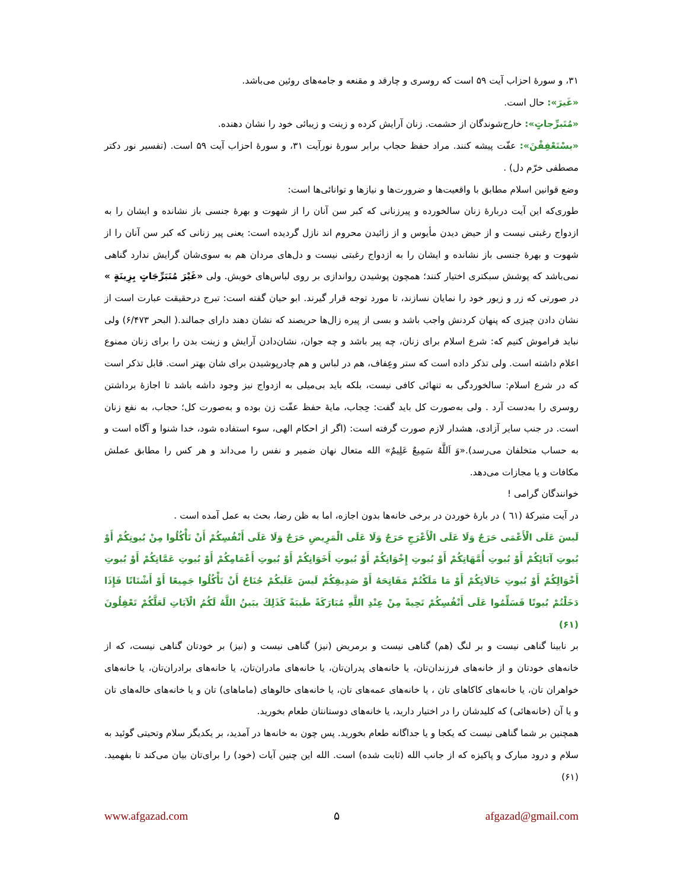۳۱، و سورۀ احزاب آیت ۵۹ است که روسری و چارقد و مقنعه و جامه‌های روئین می‌باشد.
«غَيرَ»: حال است.
«مُتَبرِّجاتٍ»: خارج‌شوندگان از حشمت. زنان آرایش کرده و زینت و زیبائی خود را نشان دهنده.
«يسْتَعْفِفْنَ»: عفّت پیشه کنند. مراد حفظ حجاب برابر سورۀ نورآیت ۳۱، و سورۀ احزاب آیت ۵۹ است. (تفسیر نور دکتر مصطفی خرّم دل) .
وضع قوانین اسلام مطابق با واقعیت‌ها و ضرورت‌ها و نیازها و توانائی‌ها است:
طوری‌که این آیت دربارۀ زنان سالخورده و پیرزنانی که کبر سن آنان را از شهوت و بهرۀ جنسی باز نشانده و ایشان را به ازدواج رغبتی نیست و از حیض دیدن مأیوس و از زائیدن محروم اند نازل گردیده است: یعنی پیر زنانی که کبر سن آنان را از شهوت و بهرۀ جنسی باز نشانده و ایشان را به ازدواج رغبتی نیست و دل‌های مردان هم به سوی‌شان گرایش ندارد گناهی نمی‌باشد که پوشش سبکتری اختیار کنند؛ همچون پوشیدن رواندازی بر روی لباس‌های خویش. ولی «غَيْرَ مُتَبَرِّجَاتٍ بِزِينَةٍ » در صورتی که زر و زیور خود را نمایان نسازند، تا مورد توجه قرار گیرند. ابو حیان گفته است: تبرج درحقیقت عبارت است از نشان دادن چیزی که پنهان کردنش واجب باشد و بسی از پیره زال‌ها حریصند که نشان دهند دارای جمالند.( البحر ۶/۴۷۳) ولی نباید فراموش کنیم که: شرع اسلام برای زنان، چه پیر باشد و چه جوان، نشان‌دادن آرایش و زینت بدن را برای زنان ممنوع اعلام داشته است. ولی تذکر داده است که ستر وعِفاف، هم در لباس و هم چادرپوشیدن برای شان بهتر است. قابل تذکر است که در شرع اسلام: سالخوردگی به تنهائی کافی نیست، بلکه باید بی‌میلی به ازدواج نیز وجود داشه باشد تا اجازۀ برداشتن روسری را به‌دست آرد . ولی به‌صورت کل باید گفت: حِجاب، مایۀ حفظ عفّت زن بوده و به‌صورت کل؛ حجاب، به نفع زنان است. در جنب سایر آزادی، هشدار لازم صورت گرفته است: (اگر از احکام الهی، سوء استفاده شود، خدا شنوا و آگاه است و به حساب متخلفان می‌رسد).«وَ اَللَّهُ سَمِيعٌ عَلِيمٌ» الله متعال نهان ضمیر و نفس را می‌داند و هر کس را مطابق عملش مکافات و یا مجازات می‌دهد.
خوانندگان گرامی !
در آیت متبرکۀ (٦١ ) در بارۀ خوردن در برخی خانه‌ها بدون اجازه، اما به ظن رضا، بحث به عمل آمده است .
لَيسَ عَلَى الْأَعْمَى حَرَجٌ وَلَا عَلَى الْأَعْرَجِ حَرَجٌ وَلَا عَلَى الْمَرِيضِ حَرَجٌ وَلَا عَلَى أَنْفُسِكُمْ أَنْ تَأْكُلُوا مِنْ بُيوتِكُمْ أَوْ بُيوتِ آبَائِكُمْ أَوْ بُيوتِ أُمَّهَاتِكُمْ أَوْ بُيوتِ إِخْوَانِكُمْ أَوْ بُيوتِ أَخَوَاتِكُمْ أَوْ بُيوتِ أَعْمَامِكُمْ أَوْ بُيوتِ عَمَّاتِكُمْ أَوْ بُيوتِ أَخْوَالِكُمْ أَوْ بُيوتِ خَالَاتِكُمْ أَوْ مَا مَلَكْتُمْ مَفَاتِحَهُ أَوْ صَدِيقِكُمْ لَيسَ عَلَيكُمْ جُنَاحٌ أَنْ تَأْكُلُوا جَمِيعًا أَوْ أَشْتَاتًا فَإِذَا دَخَلْتُمْ بُيوتًا فَسَلِّمُوا عَلَى أَنْفُسِكُمْ تَحِيةً مِنْ عِنْدِ اللَّهِ مُبَارَكَةً طَيبَةً كَذَلِكَ يبَينُ اللَّهُ لَكُمُ الْآيَاتِ لَعَلَّكُمْ تَعْقِلُونَ (۶۱)
بر نابینا گناهی نیست و بر لنگ (هم) گناهی نیست و برمریض (نیز) گناهی نیست و (نیز) بر خودتان گناهی نیست، که از خانه‌های خودتان و از خانه‌های فرزندان‌تان، یا خانه‌های پدران‌تان، یا خانه‌های مادران‌تان، یا خانه‌های برادران‌تان، یا خانه‌های خواهران تان، یا خانه‌های کاکاهای تان ، یا خانه‌های عمه‌های تان، یا خانه‌های خالوهای (ماماهای) تان و یا خانه‌های خاله‌های تان و یا آن (خانه‌هائی) که کلیدشان را در اختیار دارید، یا خانه‌های دوستانتان طعام بخورید.
همچنین بر شما گناهی نیست که یکجا و یا جداگانه طعام بخورید. پس چون به خانه‌ها در آمدید، بر یکدیگر سلام وتحیتی گوئید به سلام و درود مبارک و پاکیزه که از جانب الله (ثابت شده) است. الله این چنین آیات (خود) را برای‌تان بیان می‌کند تا بفهمید.(۶۱)
www.afgazad.com ۵ afgazad@gmail.com